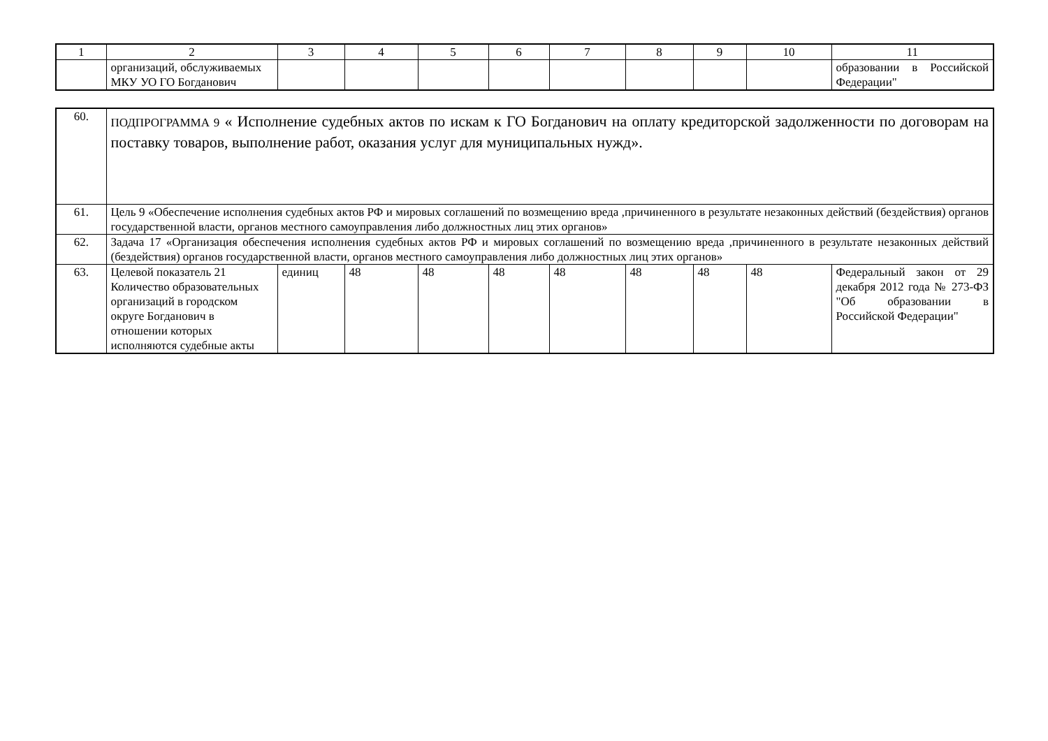| 1 | 2 | 3 | 4 | 5 | 6 | 7 | 8 | 9 | 10 | 11 |
| | организаций, обслуживаемых МКУ УО ГО Богданович | | | | | | | | | образовании в Российской Федерации" |
| 60. | ПОДПРОГРАММА 9 « Исполнение судебных актов по искам к ГО Богданович на оплату кредиторской задолженности по договорам на поставку товаров, выполнение работ, оказания услуг для муниципальных нужд». | | | | | | | | | |
| 61. | Цель 9 «Обеспечение исполнения судебных актов РФ и мировых соглашений по возмещению вреда ,причиненного в результате незаконных действий (бездействия) органов государственной власти, органов местного самоуправления либо должностных лиц этих органов» | | | | | | | | | |
| 62. | Задача 17 «Организация обеспечения исполнения судебных актов РФ и мировых соглашений по возмещению вреда ,причиненного в результате незаконных действий (бездействия) органов государственной власти, органов местного самоуправления либо должностных лиц этих органов» | | | | | | | | | |
| 63. | Целевой показатель 21 Количество образовательных организаций в городском округе Богданович в отношении которых исполняются судебные акты | единиц | 48 | 48 | 48 | 48 | 48 | 48 | 48 | Федеральный закон от 29 декабря 2012 года № 273-ФЗ "Об образовании в Российской Федерации" |